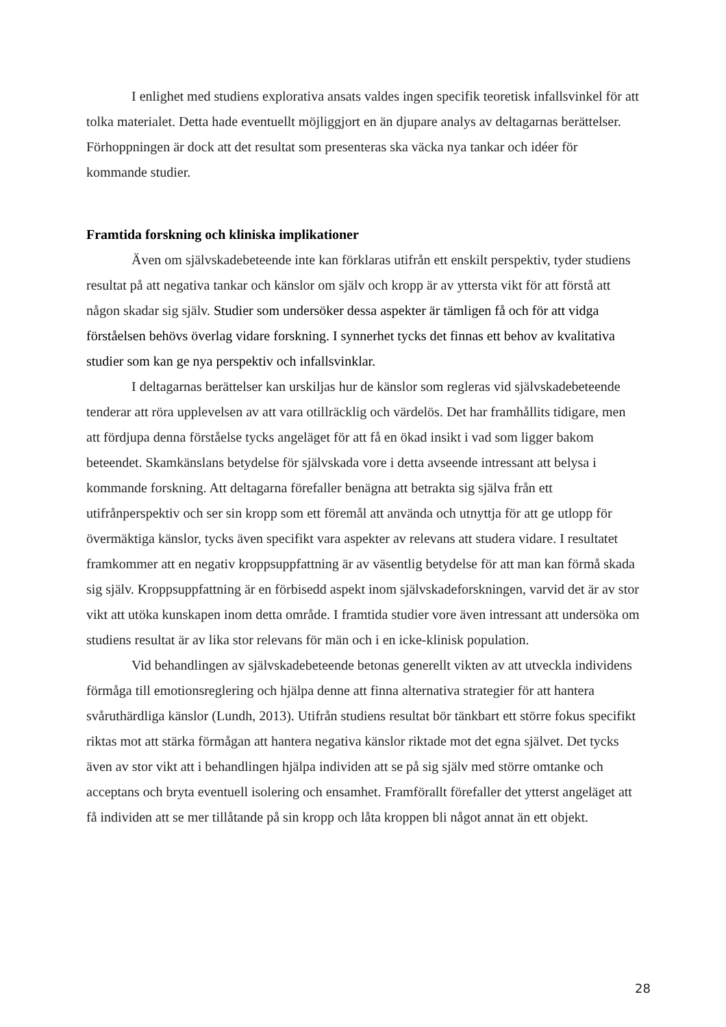I enlighet med studiens explorativa ansats valdes ingen specifik teoretisk infallsvinkel för att tolka materialet. Detta hade eventuellt möjliggjort en än djupare analys av deltagarnas berättelser. Förhoppningen är dock att det resultat som presenteras ska väcka nya tankar och idéer för kommande studier.
Framtida forskning och kliniska implikationer
Även om självskadebeteende inte kan förklaras utifrån ett enskilt perspektiv, tyder studiens resultat på att negativa tankar och känslor om själv och kropp är av yttersta vikt för att förstå att någon skadar sig själv. Studier som undersöker dessa aspekter är tämligen få och för att vidga förståelsen behövs överlag vidare forskning. I synnerhet tycks det finnas ett behov av kvalitativa studier som kan ge nya perspektiv och infallsvinklar.
I deltagarnas berättelser kan urskiljas hur de känslor som regleras vid självskadebeteende tenderar att röra upplevelsen av att vara otillräcklig och värdelös. Det har framhållits tidigare, men att fördjupa denna förståelse tycks angeläget för att få en ökad insikt i vad som ligger bakom beteendet. Skamkänslans betydelse för självskada vore i detta avseende intressant att belysa i kommande forskning. Att deltagarna förefaller benägna att betrakta sig själva från ett utifrånperspektiv och ser sin kropp som ett föremål att använda och utnyttja för att ge utlopp för övermäktiga känslor, tycks även specifikt vara aspekter av relevans att studera vidare. I resultatet framkommer att en negativ kroppsuppfattning är av väsentlig betydelse för att man kan förmå skada sig själv. Kroppsuppfattning är en förbisedd aspekt inom självskadeforskningen, varvid det är av stor vikt att utöka kunskapen inom detta område. I framtida studier vore även intressant att undersöka om studiens resultat är av lika stor relevans för män och i en icke-klinisk population.
Vid behandlingen av självskadebeteende betonas generellt vikten av att utveckla individens förmåga till emotionsreglering och hjälpa denne att finna alternativa strategier för att hantera svåruthärdliga känslor (Lundh, 2013). Utifrån studiens resultat bör tänkbart ett större fokus specifikt riktas mot att stärka förmågan att hantera negativa känslor riktade mot det egna självet. Det tycks även av stor vikt att i behandlingen hjälpa individen att se på sig själv med större omtanke och acceptans och bryta eventuell isolering och ensamhet. Framförallt förefaller det ytterst angeläget att få individen att se mer tillåtande på sin kropp och låta kroppen bli något annat än ett objekt.
28